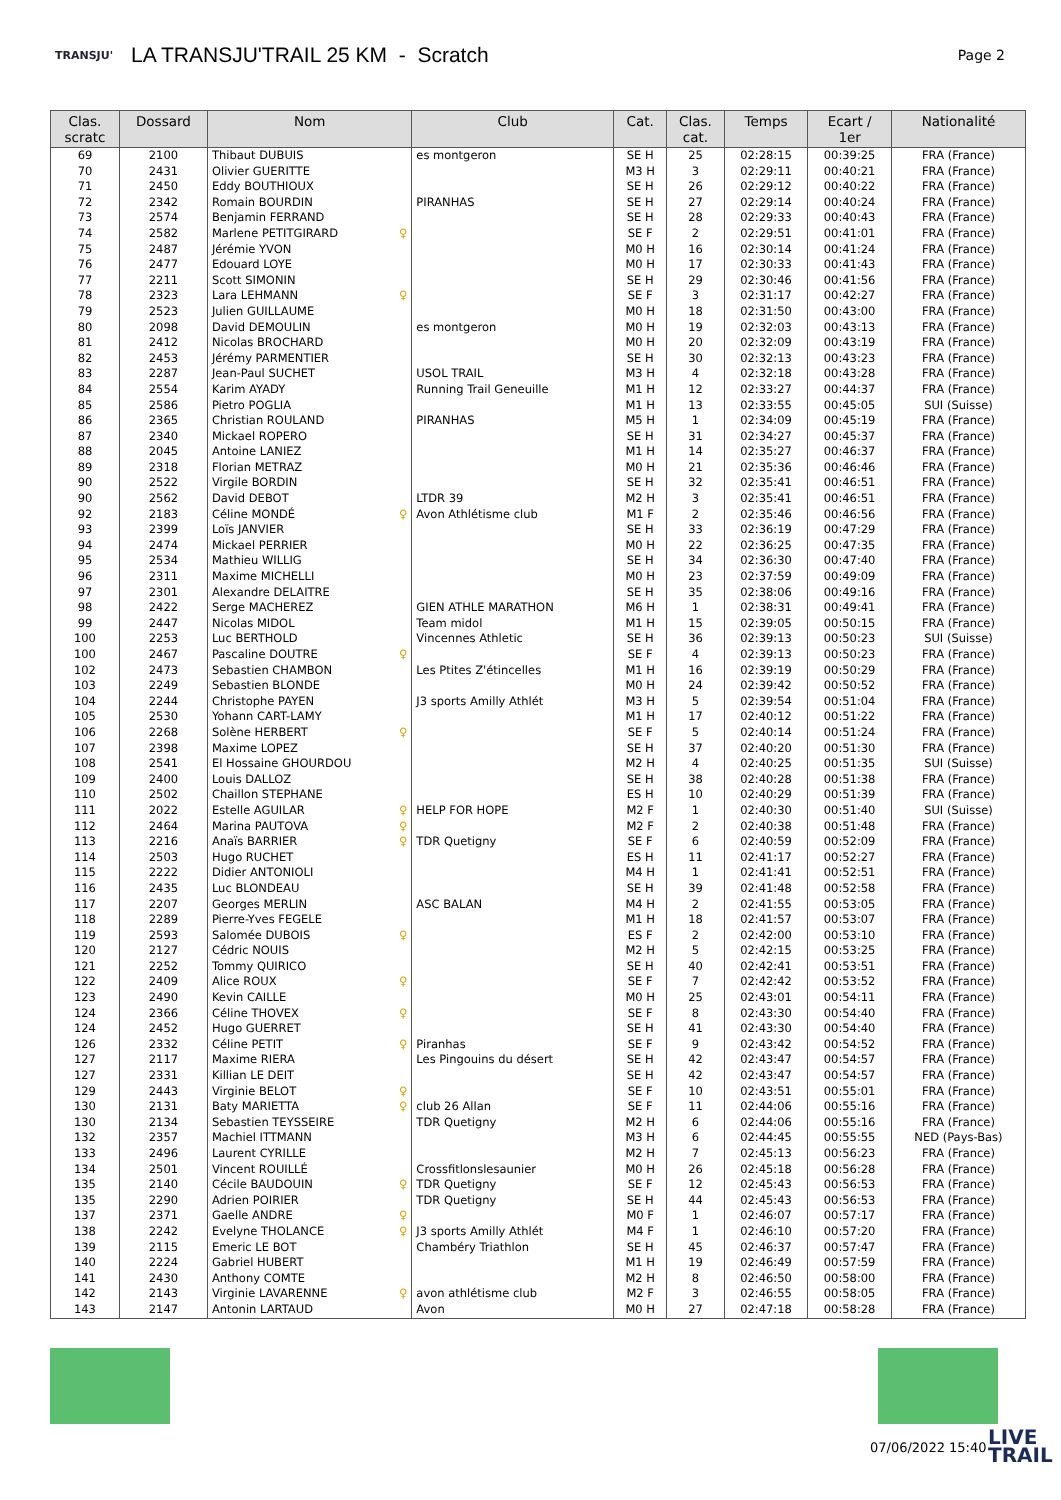TRANSJU'
LA TRANSJU'TRAIL 25 KM - Scratch
Page 2
| Clas. scratc | Dossard | Nom | Club | Cat. | Clas. cat. | Temps | Ecart / 1er | Nationalité |
| --- | --- | --- | --- | --- | --- | --- | --- | --- |
| 69 | 2100 | Thibaut DUBUIS | es montgeron | SE H | 25 | 02:28:15 | 00:39:25 | FRA (France) |
| 70 | 2431 | Olivier GUERITTE | | M3 H | 3 | 02:29:11 | 00:40:21 | FRA (France) |
| 71 | 2450 | Eddy BOUTHIOUX | | SE H | 26 | 02:29:12 | 00:40:22 | FRA (France) |
| 72 | 2342 | Romain BOURDIN | PIRANHAS | SE H | 27 | 02:29:14 | 00:40:24 | FRA (France) |
| 73 | 2574 | Benjamin FERRAND | | SE H | 28 | 02:29:33 | 00:40:43 | FRA (France) |
| 74 | 2582 | Marlene PETITGIRARD ♀ | | SE F | 2 | 02:29:51 | 00:41:01 | FRA (France) |
| 75 | 2487 | Jérémie YVON | | M0 H | 16 | 02:30:14 | 00:41:24 | FRA (France) |
| 76 | 2477 | Edouard LOYE | | M0 H | 17 | 02:30:33 | 00:41:43 | FRA (France) |
| 77 | 2211 | Scott SIMONIN | | SE H | 29 | 02:30:46 | 00:41:56 | FRA (France) |
| 78 | 2323 | Lara LEHMANN ♀ | | SE F | 3 | 02:31:17 | 00:42:27 | FRA (France) |
| 79 | 2523 | Julien GUILLAUME | | M0 H | 18 | 02:31:50 | 00:43:00 | FRA (France) |
| 80 | 2098 | David DEMOULIN | es montgeron | M0 H | 19 | 02:32:03 | 00:43:13 | FRA (France) |
| 81 | 2412 | Nicolas BROCHARD | | M0 H | 20 | 02:32:09 | 00:43:19 | FRA (France) |
| 82 | 2453 | Jérémy PARMENTIER | | SE H | 30 | 02:32:13 | 00:43:23 | FRA (France) |
| 83 | 2287 | Jean-Paul SUCHET | USOL TRAIL | M3 H | 4 | 02:32:18 | 00:43:28 | FRA (France) |
| 84 | 2554 | Karim AYADY | Running Trail Geneuille | M1 H | 12 | 02:33:27 | 00:44:37 | FRA (France) |
| 85 | 2586 | Pietro POGLIA | | M1 H | 13 | 02:33:55 | 00:45:05 | SUI (Suisse) |
| 86 | 2365 | Christian ROULAND | PIRANHAS | M5 H | 1 | 02:34:09 | 00:45:19 | FRA (France) |
| 87 | 2340 | Mickael ROPERO | | SE H | 31 | 02:34:27 | 00:45:37 | FRA (France) |
| 88 | 2045 | Antoine LANIEZ | | M1 H | 14 | 02:35:27 | 00:46:37 | FRA (France) |
| 89 | 2318 | Florian METRAZ | | M0 H | 21 | 02:35:36 | 00:46:46 | FRA (France) |
| 90 | 2522 | Virgile BORDIN | | SE H | 32 | 02:35:41 | 00:46:51 | FRA (France) |
| 90 | 2562 | David DEBOT | LTDR 39 | M2 H | 3 | 02:35:41 | 00:46:51 | FRA (France) |
| 92 | 2183 | Céline MONDÉ ♀ | Avon Athlétisme club | M1 F | 2 | 02:35:46 | 00:46:56 | FRA (France) |
| 93 | 2399 | Loïs JANVIER | | SE H | 33 | 02:36:19 | 00:47:29 | FRA (France) |
| 94 | 2474 | Mickael PERRIER | | M0 H | 22 | 02:36:25 | 00:47:35 | FRA (France) |
| 95 | 2534 | Mathieu WILLIG | | SE H | 34 | 02:36:30 | 00:47:40 | FRA (France) |
| 96 | 2311 | Maxime MICHELLI | | M0 H | 23 | 02:37:59 | 00:49:09 | FRA (France) |
| 97 | 2301 | Alexandre DELAITRE | | SE H | 35 | 02:38:06 | 00:49:16 | FRA (France) |
| 98 | 2422 | Serge MACHEREZ | GIEN ATHLE MARATHON | M6 H | 1 | 02:38:31 | 00:49:41 | FRA (France) |
| 99 | 2447 | Nicolas MIDOL | Team midol | M1 H | 15 | 02:39:05 | 00:50:15 | FRA (France) |
| 100 | 2253 | Luc BERTHOLD | Vincennes Athletic | SE H | 36 | 02:39:13 | 00:50:23 | SUI (Suisse) |
| 100 | 2467 | Pascaline DOUTRE ♀ | | SE F | 4 | 02:39:13 | 00:50:23 | FRA (France) |
| 102 | 2473 | Sebastien CHAMBON | Les Ptites Z'étincelles | M1 H | 16 | 02:39:19 | 00:50:29 | FRA (France) |
| 103 | 2249 | Sebastien BLONDE | | M0 H | 24 | 02:39:42 | 00:50:52 | FRA (France) |
| 104 | 2244 | Christophe PAYEN | J3 sports Amilly Athlét | M3 H | 5 | 02:39:54 | 00:51:04 | FRA (France) |
| 105 | 2530 | Yohann CART-LAMY | | M1 H | 17 | 02:40:12 | 00:51:22 | FRA (France) |
| 106 | 2268 | Solène HERBERT ♀ | | SE F | 5 | 02:40:14 | 00:51:24 | FRA (France) |
| 107 | 2398 | Maxime LOPEZ | | SE H | 37 | 02:40:20 | 00:51:30 | FRA (France) |
| 108 | 2541 | El Hossaine GHOURDOU | | M2 H | 4 | 02:40:25 | 00:51:35 | SUI (Suisse) |
| 109 | 2400 | Louis DALLOZ | | SE H | 38 | 02:40:28 | 00:51:38 | FRA (France) |
| 110 | 2502 | Chaillon STEPHANE | | ES H | 10 | 02:40:29 | 00:51:39 | FRA (France) |
| 111 | 2022 | Estelle AGUILAR ♀ | HELP FOR HOPE | M2 F | 1 | 02:40:30 | 00:51:40 | SUI (Suisse) |
| 112 | 2464 | Marina PAUTOVA ♀ | | M2 F | 2 | 02:40:38 | 00:51:48 | FRA (France) |
| 113 | 2216 | Anaïs BARRIER ♀ | TDR Quetigny | SE F | 6 | 02:40:59 | 00:52:09 | FRA (France) |
| 114 | 2503 | Hugo RUCHET | | ES H | 11 | 02:41:17 | 00:52:27 | FRA (France) |
| 115 | 2222 | Didier ANTONIOLI | | M4 H | 1 | 02:41:41 | 00:52:51 | FRA (France) |
| 116 | 2435 | Luc BLONDEAU | | SE H | 39 | 02:41:48 | 00:52:58 | FRA (France) |
| 117 | 2207 | Georges MERLIN | ASC BALAN | M4 H | 2 | 02:41:55 | 00:53:05 | FRA (France) |
| 118 | 2289 | Pierre-Yves FEGELE | | M1 H | 18 | 02:41:57 | 00:53:07 | FRA (France) |
| 119 | 2593 | Salomée DUBOIS ♀ | | ES F | 2 | 02:42:00 | 00:53:10 | FRA (France) |
| 120 | 2127 | Cédric NOUIS | | M2 H | 5 | 02:42:15 | 00:53:25 | FRA (France) |
| 121 | 2252 | Tommy QUIRICO | | SE H | 40 | 02:42:41 | 00:53:51 | FRA (France) |
| 122 | 2409 | Alice ROUX ♀ | | SE F | 7 | 02:42:42 | 00:53:52 | FRA (France) |
| 123 | 2490 | Kevin CAILLE | | M0 H | 25 | 02:43:01 | 00:54:11 | FRA (France) |
| 124 | 2366 | Céline THOVEX ♀ | | SE F | 8 | 02:43:30 | 00:54:40 | FRA (France) |
| 124 | 2452 | Hugo GUERRET | | SE H | 41 | 02:43:30 | 00:54:40 | FRA (France) |
| 126 | 2332 | Céline PETIT ♀ | Piranhas | SE F | 9 | 02:43:42 | 00:54:52 | FRA (France) |
| 127 | 2117 | Maxime RIERA | Les Pingouins du désert | SE H | 42 | 02:43:47 | 00:54:57 | FRA (France) |
| 127 | 2331 | Killian LE DEIT | | SE H | 42 | 02:43:47 | 00:54:57 | FRA (France) |
| 129 | 2443 | Virginie BELOT ♀ | | SE F | 10 | 02:43:51 | 00:55:01 | FRA (France) |
| 130 | 2131 | Baty MARIETTA ♀ | club 26 Allan | SE F | 11 | 02:44:06 | 00:55:16 | FRA (France) |
| 130 | 2134 | Sebastien TEYSSEIRE | TDR Quetigny | M2 H | 6 | 02:44:06 | 00:55:16 | FRA (France) |
| 132 | 2357 | Machiel ITTMANN | | M3 H | 6 | 02:44:45 | 00:55:55 | NED (Pays-Bas) |
| 133 | 2496 | Laurent CYRILLE | | M2 H | 7 | 02:45:13 | 00:56:23 | FRA (France) |
| 134 | 2501 | Vincent ROUILLÉ | Crossfitlonslesaunier | M0 H | 26 | 02:45:18 | 00:56:28 | FRA (France) |
| 135 | 2140 | Cécile BAUDOUIN ♀ | TDR Quetigny | SE F | 12 | 02:45:43 | 00:56:53 | FRA (France) |
| 135 | 2290 | Adrien POIRIER | TDR Quetigny | SE H | 44 | 02:45:43 | 00:56:53 | FRA (France) |
| 137 | 2371 | Gaelle ANDRE ♀ | | M0 F | 1 | 02:46:07 | 00:57:17 | FRA (France) |
| 138 | 2242 | Evelyne THOLANCE ♀ | J3 sports Amilly Athlét | M4 F | 1 | 02:46:10 | 00:57:20 | FRA (France) |
| 139 | 2115 | Emeric LE BOT | Chambéry Triathlon | SE H | 45 | 02:46:37 | 00:57:47 | FRA (France) |
| 140 | 2224 | Gabriel HUBERT | | M1 H | 19 | 02:46:49 | 00:57:59 | FRA (France) |
| 141 | 2430 | Anthony COMTE | | M2 H | 8 | 02:46:50 | 00:58:00 | FRA (France) |
| 142 | 2143 | Virginie LAVARENNE ♀ | avon athlétisme club | M2 F | 3 | 02:46:55 | 00:58:05 | FRA (France) |
| 143 | 2147 | Antonin LARTAUD | Avon | M0 H | 27 | 02:47:18 | 00:58:28 | FRA (France) |
07/06/2022 15:40
LIVE
TRAIL